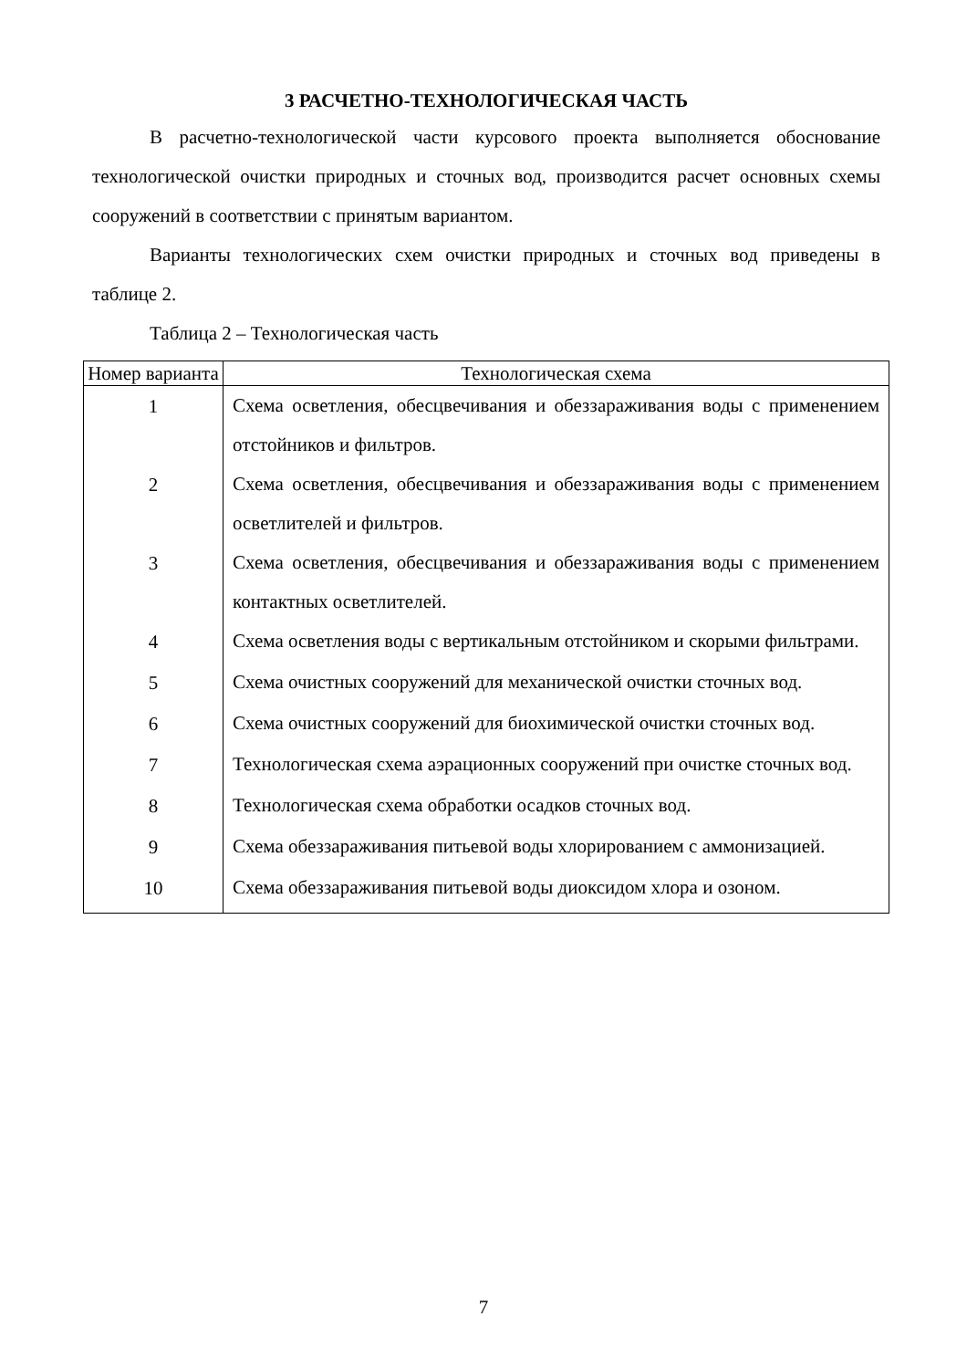3 РАСЧЕТНО-ТЕХНОЛОГИЧЕСКАЯ ЧАСТЬ
В расчетно-технологической части курсового проекта выполняется обоснование технологической очистки природных и сточных вод, производится расчет основных схемы сооружений в соответствии с принятым вариантом.
Варианты технологических схем очистки природных и сточных вод приведены в таблице 2.
Таблица 2 – Технологическая часть
| Номер варианта | Технологическая схема |
| --- | --- |
| 1 | Схема осветления, обесцвечивания и обеззараживания воды с применением отстойников и фильтров. |
| 2 | Схема осветления, обесцвечивания и обеззараживания воды с применением осветлителей и фильтров. |
| 3 | Схема осветления, обесцвечивания и обеззараживания воды с применением контактных осветлителей. |
| 4 | Схема осветления воды с вертикальным отстойником и скорыми фильтрами. |
| 5 | Схема очистных сооружений для механической очистки сточных вод. |
| 6 | Схема очистных сооружений для биохимической очистки сточных вод. |
| 7 | Технологическая схема аэрационных сооружений при очистке сточных вод. |
| 8 | Технологическая схема обработки осадков сточных вод. |
| 9 | Схема обеззараживания питьевой воды хлорированием с аммонизацией. |
| 10 | Схема обеззараживания питьевой воды диоксидом хлора и озоном. |
7